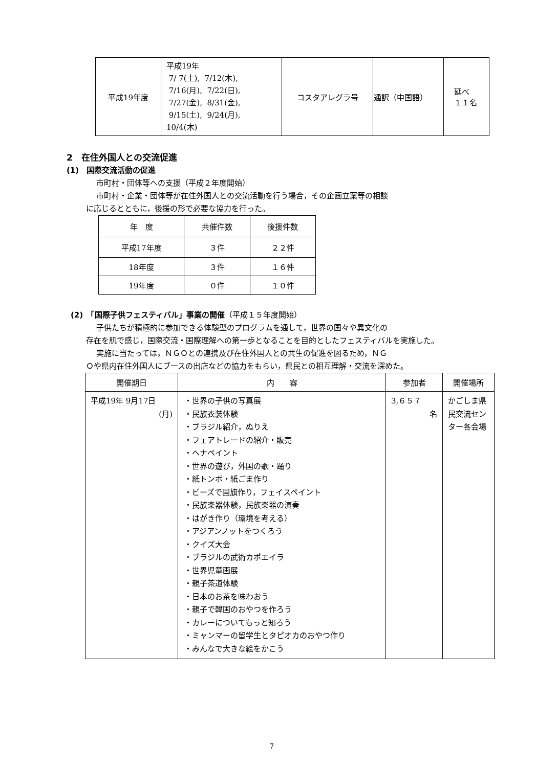| 平成19年度 | 平成19年 7/ 7(土), 7/12(木), 7/16(月), 7/22(日), 7/27(金), 8/31(金), 9/15(土), 9/24(月), 10/4(木) | コスタアレグラ号 | 通訳（中国語） | 延べ １１名 |
2　在住外国人との交流促進
(1)　国際交流活動の促進
市町村・団体等への支援（平成２年度開始）
市町村・企業・団体等が在住外国人との交流活動を行う場合，その企画立案等の相談
に応じるとともに，後援の形で必要な協力を行った。
| 年 度 | 共催件数 | 後援件数 |
| 平成17年度 | ３件 | ２２件 |
| 18年度 | ３件 | １６件 |
| 19年度 | ０件 | １０件 |
(2)　「国際子供フェスティバル」事業の開催（平成１５年度開始）
子供たちが積極的に参加できる体験型のプログラムを通して，世界の国々や異文化の
存在を肌で感じ，国際交流・国際理解への第一歩となることを目的としたフェスティバルを実施した。
実施に当たっては，ＮＧＯとの連携及び在住外国人との共生の促進を図るため，ＮＧ
Ｏや県内在住外国人にブースの出店などの協力をもらい，県民との相互理解・交流を深めた。
| 開催期日 | 内 容 | 参加者 | 開催場所 |
| 平成19年 9月17日 (月) | ・世界の子供の写真展 ・民族衣装体験 ・ブラジル紹介，ぬりえ ・フェアトレードの紹介・販売 ・ヘナペイント ・世界の遊び，外国の歌・踊り ・紙トンボ・紙ごま作り ・ビーズで国旗作り，フェイスペイント ・民族楽器体験，民族楽器の演奏 ・はがき作り（環境を考える） ・アジアンノットをつくろう ・クイズ大会 ・ブラジルの武術カポエイラ ・世界児童画展 ・親子茶道体験 ・日本のお茶を味わおう ・親子で韓国のおやつを作ろう ・カレーについてもっと知ろう ・ミャンマーの留学生とタピオカのおやつ作り ・みんなで大きな絵をかこう | 3,６５７ 名 | かごしま県民交流センター各会場 |
7